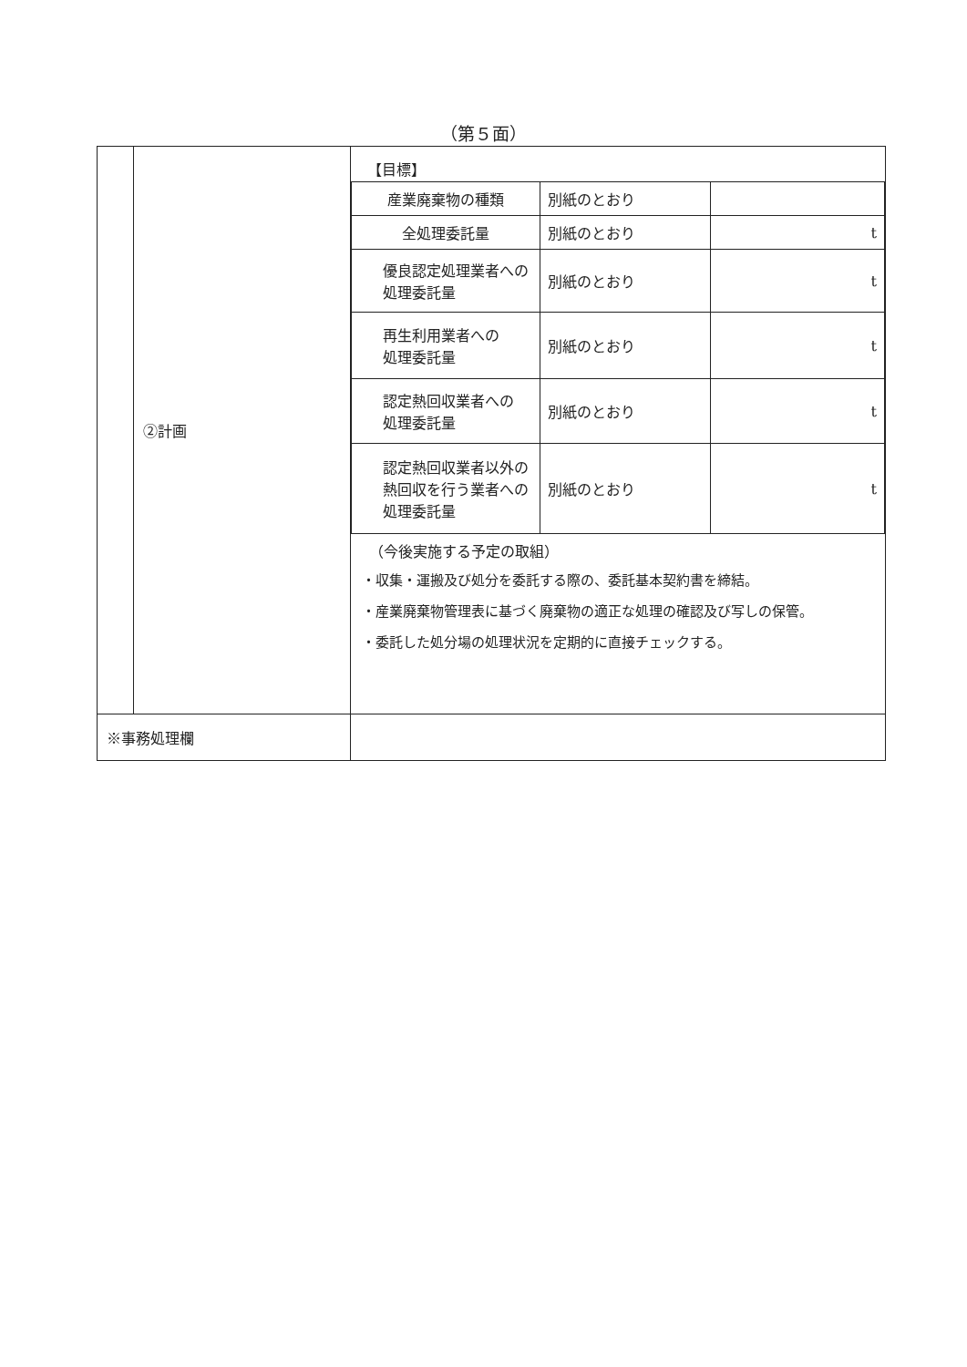（第５面）
| | ②計画 | 【目標】 / 産業廃棄物の種類 / 別紙のとおり / / / 全処理委託量 / 別紙のとおり / t / / 優良認定処理業者への 処理委託量 / 別紙のとおり / t / / 再生利用業者への 処理委託量 / 別紙のとおり / t / / 認定熱回収業者への 処理委託量 / 別紙のとおり / t / / 認定熱回収業者以外の 熱回収を行う業者への 処理委託量 / 別紙のとおり / t / （今後実施する予定の取組） ・収集・運搬及び処分を委託する際の、委託基本契約書を締結。 ・産業廃棄物管理表に基づく廃棄物の適正な処理の確認及び写しの保管。 ・委託した処分場の処理状況を定期的に直接チェックする。 |
| ※事務処理欄 | | |